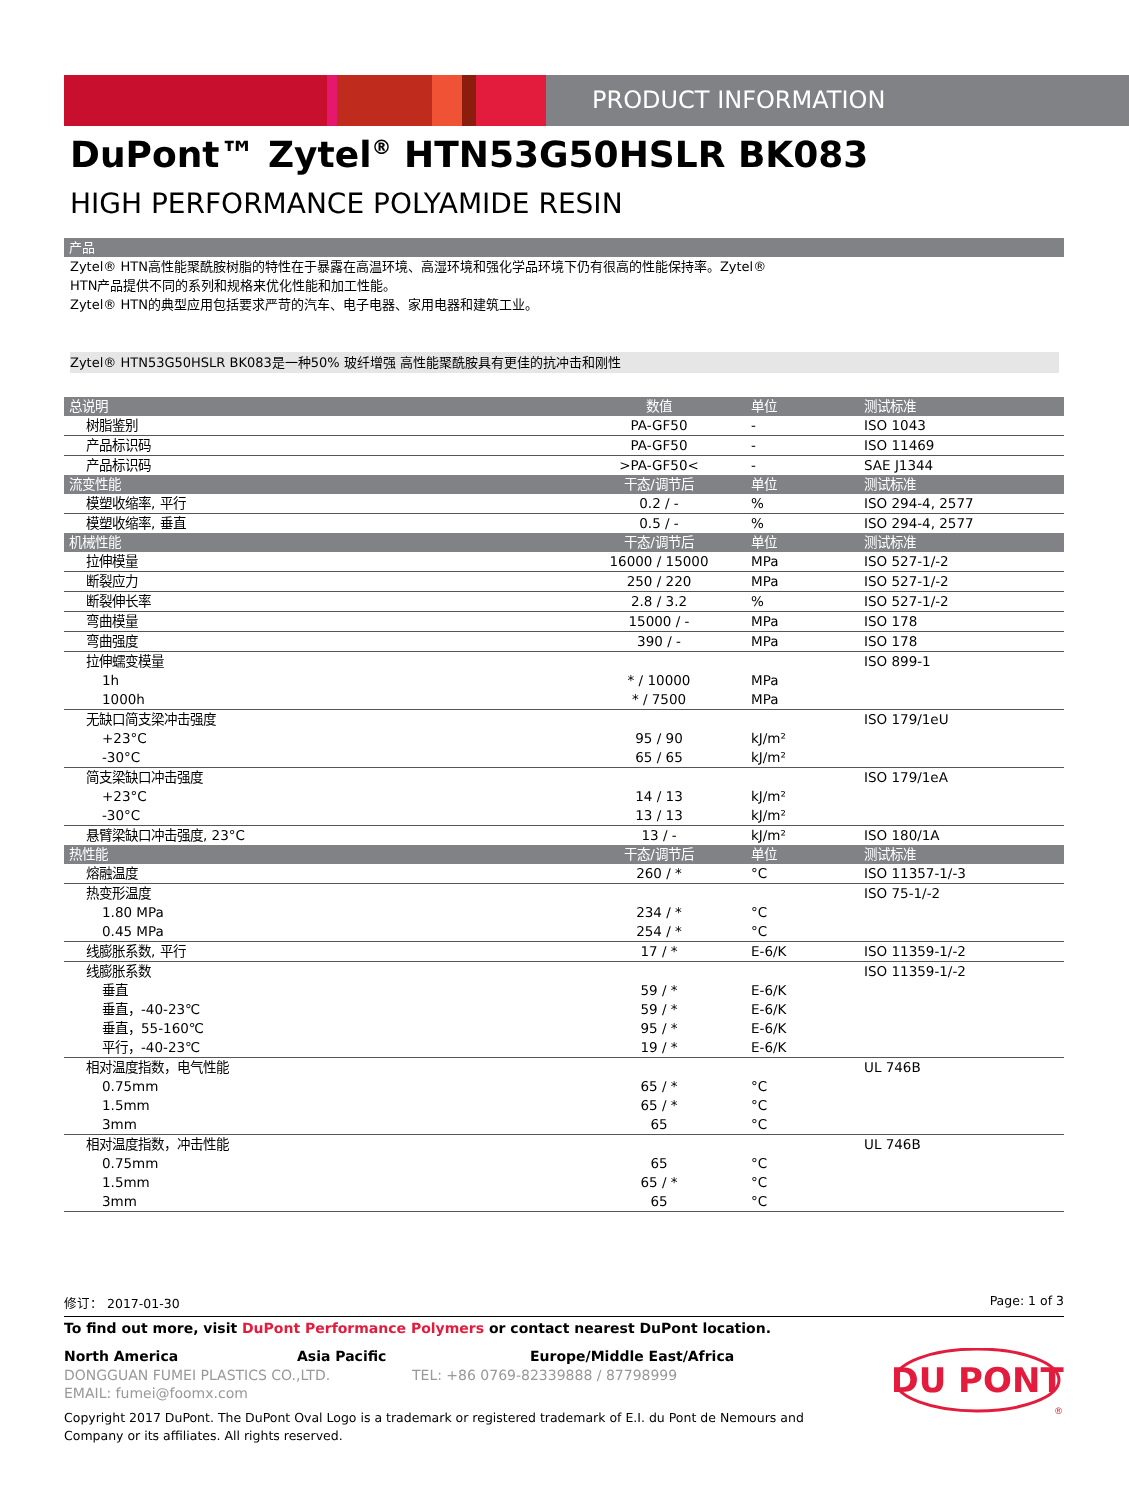PRODUCT INFORMATION
DuPont™ Zytel<sup>®</sup> HTN53G50HSLR BK083
HIGH PERFORMANCE POLYAMIDE RESIN
产品
Zytel® HTN高性能聚酰胺树脂的特性在于暴露在高温环境、高湿环境和强化学品环境下仍有很高的性能保持率。Zytel®
HTN产品提供不同的系列和规格来优化性能和加工性能。
Zytel® HTN的典型应用包括要求严苛的汽车、电子电器、家用电器和建筑工业。
Zytel® HTN53G50HSLR BK083是一种50% 玻纤增强 高性能聚酰胺具有更佳的抗冲击和刚性
| 总说明 | 数值 | 单位 | 测试标准 |
| --- | --- | --- | --- |
| 树脂鉴别 | PA-GF50 | - | ISO 1043 |
| 产品标识码 | PA-GF50 | - | ISO 11469 |
| 产品标识码 | >PA-GF50< | - | SAE J1344 |
| 流变性能 | 干态/调节后 | 单位 | 测试标准 |
| 模塑收缩率, 平行 | 0.2 / - | % | ISO 294-4, 2577 |
| 模塑收缩率, 垂直 | 0.5 / - | % | ISO 294-4, 2577 |
| 机械性能 | 干态/调节后 | 单位 | 测试标准 |
| 拉伸模量 | 16000 / 15000 | MPa | ISO 527-1/-2 |
| 断裂应力 | 250 / 220 | MPa | ISO 527-1/-2 |
| 断裂伸长率 | 2.8 / 3.2 | % | ISO 527-1/-2 |
| 弯曲模量 | 15000 / - | MPa | ISO 178 |
| 弯曲强度 | 390 / - | MPa | ISO 178 |
| 拉伸蠕变模量 | | | ISO 899-1 |
| 1h | * / 10000 | MPa | |
| 1000h | * / 7500 | MPa | |
| 无缺口简支梁冲击强度 | | | ISO 179/1eU |
| +23°C | 95 / 90 | kJ/m² | |
| -30°C | 65 / 65 | kJ/m² | |
| 简支梁缺口冲击强度 | | | ISO 179/1eA |
| +23°C | 14 / 13 | kJ/m² | |
| -30°C | 13 / 13 | kJ/m² | |
| 悬臂梁缺口冲击强度, 23°C | 13 / - | kJ/m² | ISO 180/1A |
| 热性能 | 干态/调节后 | 单位 | 测试标准 |
| 熔融温度 | 260 / * | °C | ISO 11357-1/-3 |
| 热变形温度 | | | ISO 75-1/-2 |
| 1.80 MPa | 234 / * | °C | |
| 0.45 MPa | 254 / * | °C | |
| 线膨胀系数, 平行 | 17 / * | E-6/K | ISO 11359-1/-2 |
| 线膨胀系数 | | | ISO 11359-1/-2 |
| 垂直 | 59 / * | E-6/K | |
| 垂直，-40-23℃ | 59 / * | E-6/K | |
| 垂直，55-160℃ | 95 / * | E-6/K | |
| 平行，-40-23℃ | 19 / * | E-6/K | |
| 相对温度指数，电气性能 | | | UL 746B |
| 0.75mm | 65 / * | °C | |
| 1.5mm | 65 / * | °C | |
| 3mm | 65 | °C | |
| 相对温度指数，冲击性能 | | | UL 746B |
| 0.75mm | 65 | °C | |
| 1.5mm | 65 / * | °C | |
| 3mm | 65 | °C | |
修订： 2017-01-30 Page: 1 of 3
To find out more, visit DuPont Performance Polymers or contact nearest DuPont location.
North America Asia Pacific Europe/Middle East/Africa
DONGGUAN FUMEI PLASTICS CO.,LTD. TEL: +86 0769-82339888 / 87798999
EMAIL: fumei@foomx.com
Copyright 2017 DuPont. The DuPont Oval Logo is a trademark or registered trademark of E.I. du Pont de Nemours and
Company or its affiliates. All rights reserved.
DU PONT
®